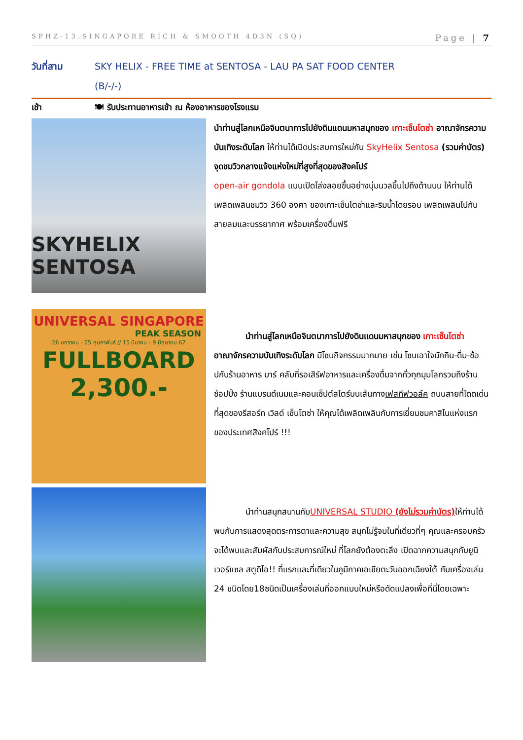SPHZ-13.SINGAPORE RICH & SMOOTH 4D3N (SQ) Page | 7
วันที่สาม SKY HELIX - FREE TIME at SENTOSA - LAU PA SAT FOOD CENTER
(B/-/-)
เช้า 🍽 รับประทานอาหารเช้า ณ ห้องอาหารของโรงแรม
SKYHELIX SENTOSA
นำท่านสู่โลกเหนือจินตนาการไปยังดินแดนมหาสนุกของ เกาะเซ็นโตซ่า อาณาจักรความบันเทิงระดับโลก ให้ท่านได้เปิดประสบการใหม่กับ SkyHelix Sentosa (รวมค่าบัตร) จุดชมวิวกลางแจ้งแห่งใหม่ที่สูงที่สุดของสิงคโปร์
open-air gondola แบบเปิดโล่งลอยขึ้นอย่างนุ่มนวลขึ้นไปถึงด้านบน ให้ท่านได้เพลิดเพลินชมวิว 360 องศา ของเกาะเซ็นโตซ่าและริมน้ำโดยรอบ เพลิดเพลินไปกับสายลมและบรรยากาศ พร้อมเครื่องดื่มฟรี
UNIVERSAL SINGAPORE
PEAK SEASON
26 มกราคม - 25 กุมภาพันธ์ // 15 มีนาคม - 9 มิถุนายน 67
FULLBOARD
2,300.-
นำท่านสู่โลกเหนือจินตนาการไปยังดินแดนมหาสนุกของ เกาะเซ็นโตซ่า อาณาจักรความบันเทิงระดับโลก มีโซนกิจกรรมมากมาย เช่น โซนเอาใจนักกิน-ดื่ม-ช้อปกับร้านอาหาร บาร์ คลับที่รอเสิร์ฟอาหารและเครื่องดื่มจากทั่วทุกมุมโลกรวมถึงร้านช้อปปิ้ง ร้านแบรนด์เนมและคอนเซ็ปต์สโตร์บนเส้นทางเฟสทีฟวอล์ค ถนนสายที่โดดเด่นที่สุดของรีสอร์ท เวิลด์ เซ็นโตซ่า ให้คุณได้เพลิดเพลินกับการเยี่ยมชมคาสิโนแห่งแรกของประเทศสิงคโปร์ !!!
นำท่านสนุกสนานกับ UNIVERSAL STUDIO (ยังไม่รวมค่าบัตร) ให้ท่านได้พบกับการแสดงสุดตระการตาและความสุข สนุกไม่รู้จบในที่เดียวที่ๆ คุณและครอบครัวจะได้พบและสัมผัสกับประสบการณ์ใหม่ ที่โลกยังต้องตะลึง เปิดฉากความสนุกกับยูนิเวอร์แซล สตูดิโอ!! ที่แรกและที่เดียวในภูมิภาคเอเชียตะวันออกเฉียงใต้ กับเครื่องเล่น 24 ชนิดโดย18ชนิดเป็นเครื่องเล่นที่ออกแบบใหม่หรือดัดแปลงเพื่อที่นี่โดยเฉพาะ